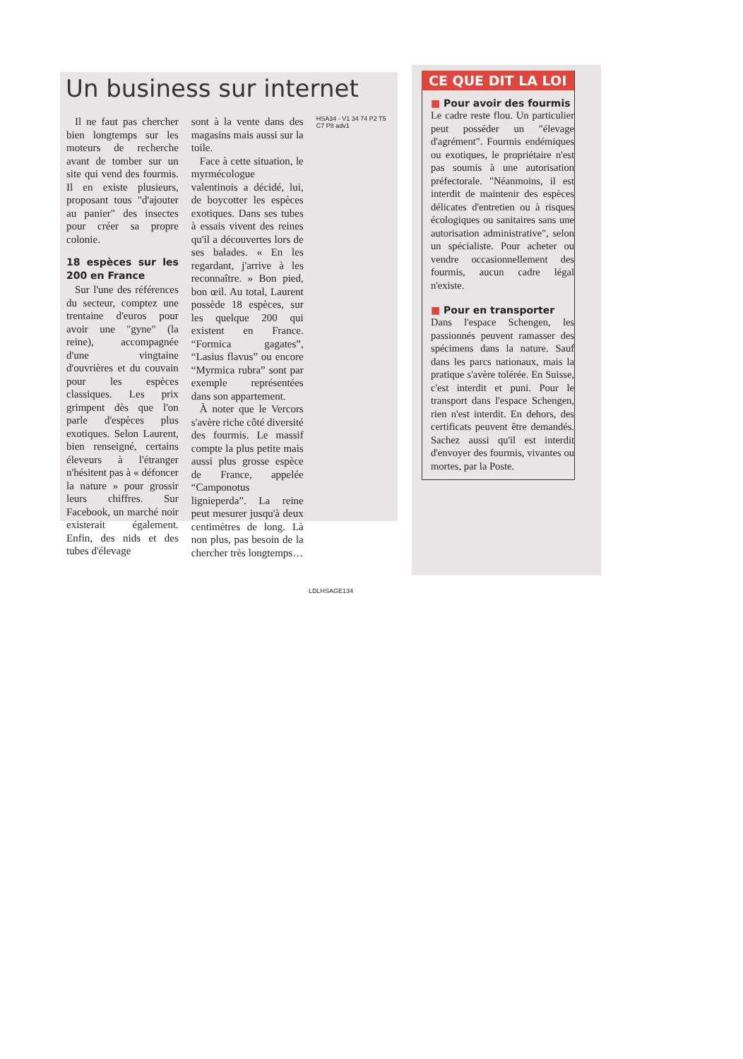Un business sur internet
Il ne faut pas chercher bien longtemps sur les moteurs de recherche avant de tomber sur un site qui vend des fourmis. Il en existe plusieurs, proposant tous "d'ajouter au panier" des insectes pour créer sa propre colonie.
18 espèces sur les 200 en France
Sur l'une des références du secteur, comptez une trentaine d'euros pour avoir une "gyne" (la reine), accompagnée d'une vingtaine d'ouvrières et du couvain pour les espèces classiques. Les prix grimpent dès que l'on parle d'espèces plus exotiques. Selon Laurent, bien renseigné, certains éleveurs à l'étranger n'hésitent pas à « défoncer la nature » pour grossir leurs chiffres. Sur Facebook, un marché noir existerait également. Enfin, des nids et des tubes d'élevage
sont à la vente dans des magasins mais aussi sur la toile.
Face à cette situation, le myrmécologue valentinois a décidé, lui, de boycotter les espèces exotiques. Dans ses tubes à essais vivent des reines qu'il a découvertes lors de ses balades. « En les regardant, j'arrive à les reconnaître. » Bon pied, bon œil. Au total, Laurent possède 18 espèces, sur les quelque 200 qui existent en France. “Formica gagates”, “Lasius flavus” ou encore “Myrmica rubra” sont par exemple représentées dans son appartement.
À noter que le Vercors s'avère riche côté diversité des fourmis. Le massif compte la plus petite mais aussi plus grosse espèce de France, appelée “Camponotus lignieperda”. La reine peut mesurer jusqu'à deux centimètres de long. Là non plus, pas besoin de la chercher très longtemps…
HSA34 - V1 34 74 P2 T5 C7 P8 adv1
LDLHSAGE134
CE QUE DIT LA LOI
■ Pour avoir des fourmis
Le cadre reste flou. Un particulier peut posséder un "élevage d'agrément". Fourmis endémiques ou exotiques, le propriétaire n'est pas soumis à une autorisation préfectorale. "Néanmoins, il est interdit de maintenir des espèces délicates d'entretien ou à risques écologiques ou sanitaires sans une autorisation administrative", selon un spécialiste. Pour acheter ou vendre occasionnellement des fourmis, aucun cadre légal n'existe.
■ Pour en transporter
Dans l'espace Schengen, les passionnés peuvent ramasser des spécimens dans la nature. Sauf dans les parcs nationaux, mais la pratique s'avère tolérée. En Suisse, c'est interdit et puni. Pour le transport dans l'espace Schengen, rien n'est interdit. En dehors, des certificats peuvent être demandés. Sachez aussi qu'il est interdit d'envoyer des fourmis, vivantes ou mortes, par la Poste.